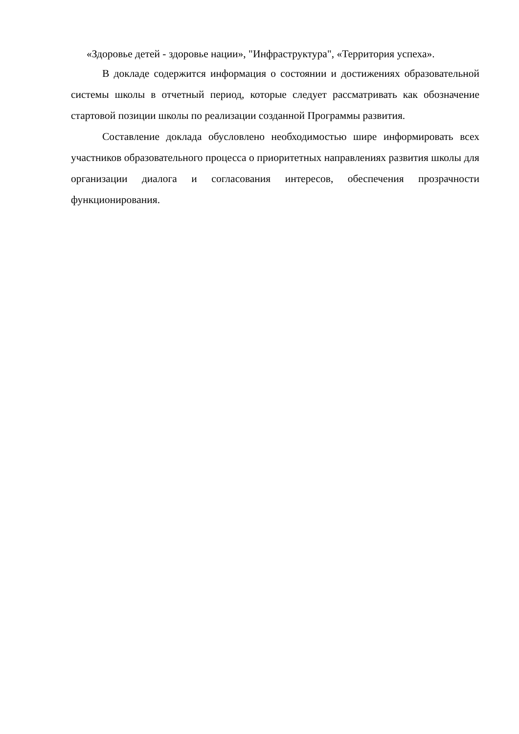«Здоровье детей - здоровье нации», "Инфраструктура", «Территория успеха».
В докладе содержится информация о состоянии и достижениях образовательной системы школы в отчетный период, которые следует рассматривать как обозначение стартовой позиции школы по реализации созданной Программы развития.
Составление доклада обусловлено необходимостью шире информировать всех участников образовательного процесса о приоритетных направлениях развития школы для организации диалога и согласования интересов, обеспечения прозрачности функционирования.